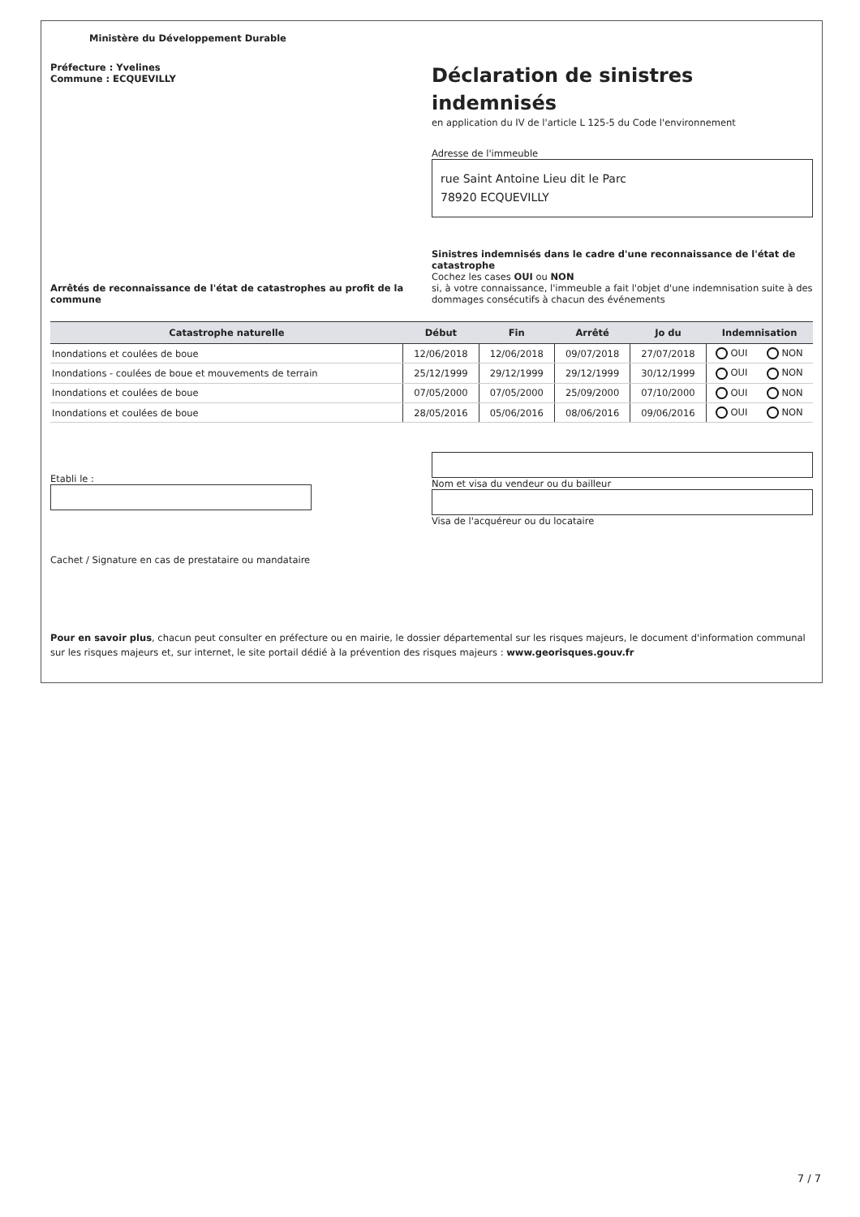Ministère du Développement Durable
Préfecture : Yvelines
Commune : ECQUEVILLY
Déclaration de sinistres indemnisés
en application du IV de l'article L 125-5 du Code l'environnement
Adresse de l'immeuble
rue Saint Antoine Lieu dit le Parc
78920 ECQUEVILLY
Arrêtés de reconnaissance de l'état de catastrophes au profit de la commune
Sinistres indemnisés dans le cadre d'une reconnaissance de l'état de catastrophe
Cochez les cases OUI ou NON
si, à votre connaissance, l'immeuble a fait l'objet d'une indemnisation suite à des dommages consécutifs à chacun des événements
| Catastrophe naturelle | Début | Fin | Arrêté | Jo du | Indemnisation | |
| --- | --- | --- | --- | --- | --- | --- |
| Inondations et coulées de boue | 12/06/2018 | 12/06/2018 | 09/07/2018 | 27/07/2018 | OUI | NON |
| Inondations - coulées de boue et mouvements de terrain | 25/12/1999 | 29/12/1999 | 29/12/1999 | 30/12/1999 | OUI | NON |
| Inondations et coulées de boue | 07/05/2000 | 07/05/2000 | 25/09/2000 | 07/10/2000 | OUI | NON |
| Inondations et coulées de boue | 28/05/2016 | 05/06/2016 | 08/06/2016 | 09/06/2016 | OUI | NON |
Etabli le :
Nom et visa du vendeur ou du bailleur
Visa de l'acquéreur ou du locataire
Cachet / Signature en cas de prestataire ou mandataire
Pour en savoir plus, chacun peut consulter en préfecture ou en mairie, le dossier départemental sur les risques majeurs, le document d'information communal sur les risques majeurs et, sur internet, le site portail dédié à la prévention des risques majeurs : www.georisques.gouv.fr
7 / 7